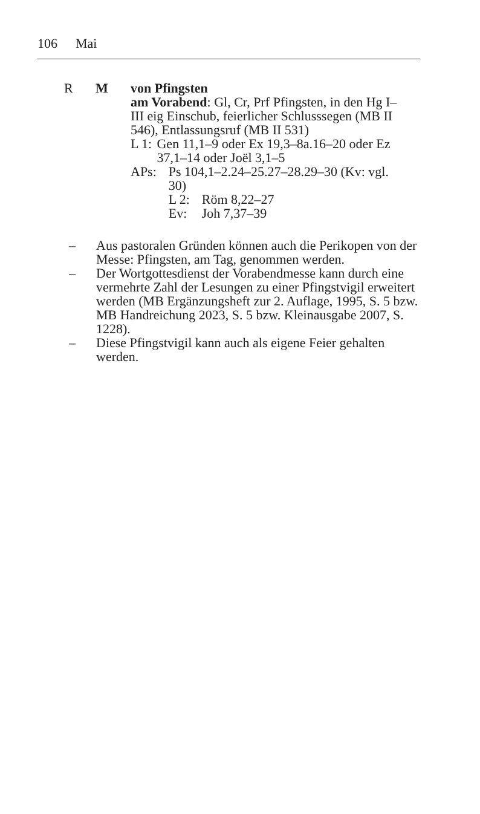106 Mai
R M von Pfingsten
am Vorabend: Gl, Cr, Prf Pfingsten, in den Hg I–III eig Einschub, feierlicher Schlusssegen (MB II 546), Entlassungsruf (MB II 531)
L 1: Gen 11,1–9 oder Ex 19,3–8a.16–20 oder Ez 37,1–14 oder Joël 3,1–5
APs: Ps 104,1–2.24–25.27–28.29–30 (Kv: vgl. 30)
L 2: Röm 8,22–27
Ev: Joh 7,37–39
– Aus pastoralen Gründen können auch die Perikopen von der Messe: Pfingsten, am Tag, genommen werden.
– Der Wortgottesdienst der Vorabendmesse kann durch eine vermehrte Zahl der Lesungen zu einer Pfingstvigil erweitert werden (MB Ergänzungsheft zur 2. Auflage, 1995, S. 5 bzw. MB Handreichung 2023, S. 5 bzw. Kleinausgabe 2007, S. 1228).
– Diese Pfingstvigil kann auch als eigene Feier gehalten werden.